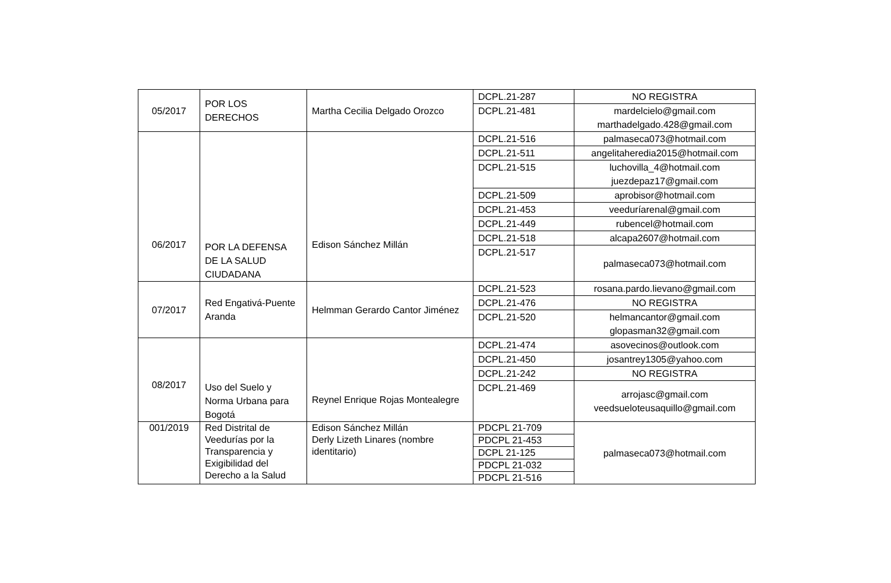| 05/2017 | POR LOS DERECHOS | Martha Cecilia Delgado Orozco | DCPL.21-287 | NO REGISTRA |
| | | | DCPL.21-481 | mardelcielo@gmail.com marthadelgado.428@gmail.com |
| 06/2017 | POR LA DEFENSA DE LA SALUD CIUDADANA | Edison Sánchez Millán | DCPL.21-516 | palmaseca073@hotmail.com |
| | | | DCPL.21-511 | angelitaheredia2015@hotmail.com |
| | | | DCPL.21-515 | luchovilla_4@hotmail.com juezdepaz17@gmail.com |
| | | | DCPL.21-509 | aprobisor@hotmail.com |
| | | | DCPL.21-453 | veeduríarenal@gmail.com |
| | | | DCPL.21-449 | rubencel@hotmail.com |
| | | | DCPL.21-518 | alcapa2607@hotmail.com |
| | | | DCPL.21-517 | palmaseca073@hotmail.com |
| 07/2017 | Red Engativá-Puente Aranda | Helmman Gerardo Cantor Jiménez | DCPL.21-523 | rosana.pardo.lievano@gmail.com |
| | | | DCPL.21-476 | NO REGISTRA |
| | | | DCPL.21-520 | helmancantor@gmail.com glopasman32@gmail.com |
| 08/2017 | Uso del Suelo y Norma Urbana para Bogotá | Reynel Enrique Rojas Montealegre | DCPL.21-474 | asovecinos@outlook.com |
| | | | DCPL.21-450 | josantrey1305@yahoo.com |
| | | | DCPL.21-242 | NO REGISTRA |
| | | | DCPL.21-469 | arrojasc@gmail.com veedsueloteusaquillo@gmail.com |
| 001/2019 | Red Distrital de Veedurías por la Transparencia y Exigibilidad del Derecho a la Salud | Edison Sánchez Millán Derly Lizeth Linares (nombre identitario) | PDCPL 21-709 | palmaseca073@hotmail.com |
| | | | PDCPL 21-453 | |
| | | | DCPL 21-125 | |
| | | | PDCPL 21-032 | |
| | | | PDCPL 21-516 | |